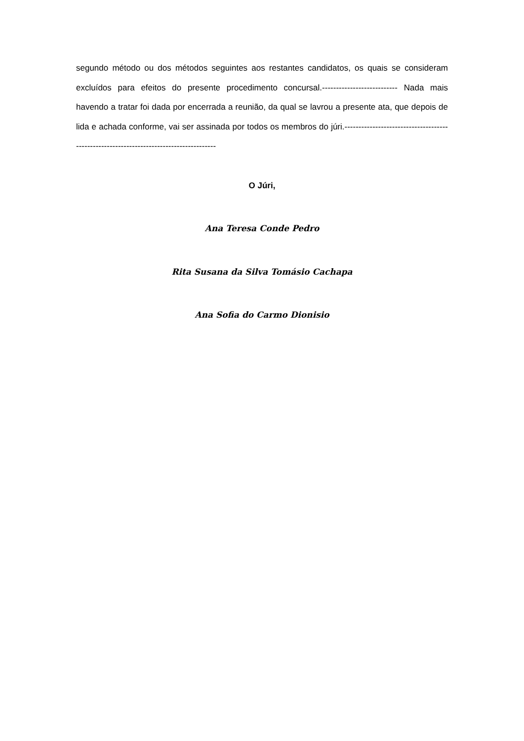segundo método ou dos métodos seguintes aos restantes candidatos, os quais se consideram excluídos para efeitos do presente procedimento concursal.--------------------------- Nada mais havendo a tratar foi dada por encerrada a reunião, da qual se lavrou a presente ata, que depois de lida e achada conforme, vai ser assinada por todos os membros do júri.---------------------------------------------------------------------------------------
O Júri,
Ana Teresa Conde Pedro
Rita Susana da Silva Tomásio Cachapa
Ana Sofia do Carmo Dionisio